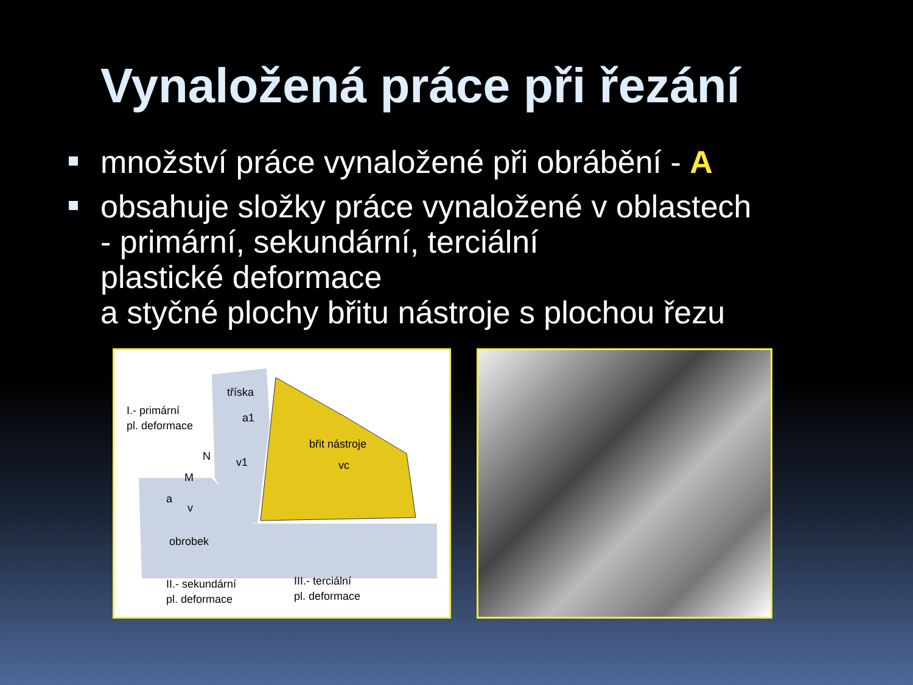Vynaložená práce při řezání
množství práce vynaložené při obrábění - A
obsahuje složky práce vynaložené v oblastech
- primární, sekundární, terciální
plastické deformace
a styčné plochy břitu nástroje s plochou řezu
tříska
I.- primární
pl. deformace
břit nástroje
obrobek
II.- sekundární
pl. deformace
III.- terciální
pl. deformace
v1
v
vc
N
M
a
a1